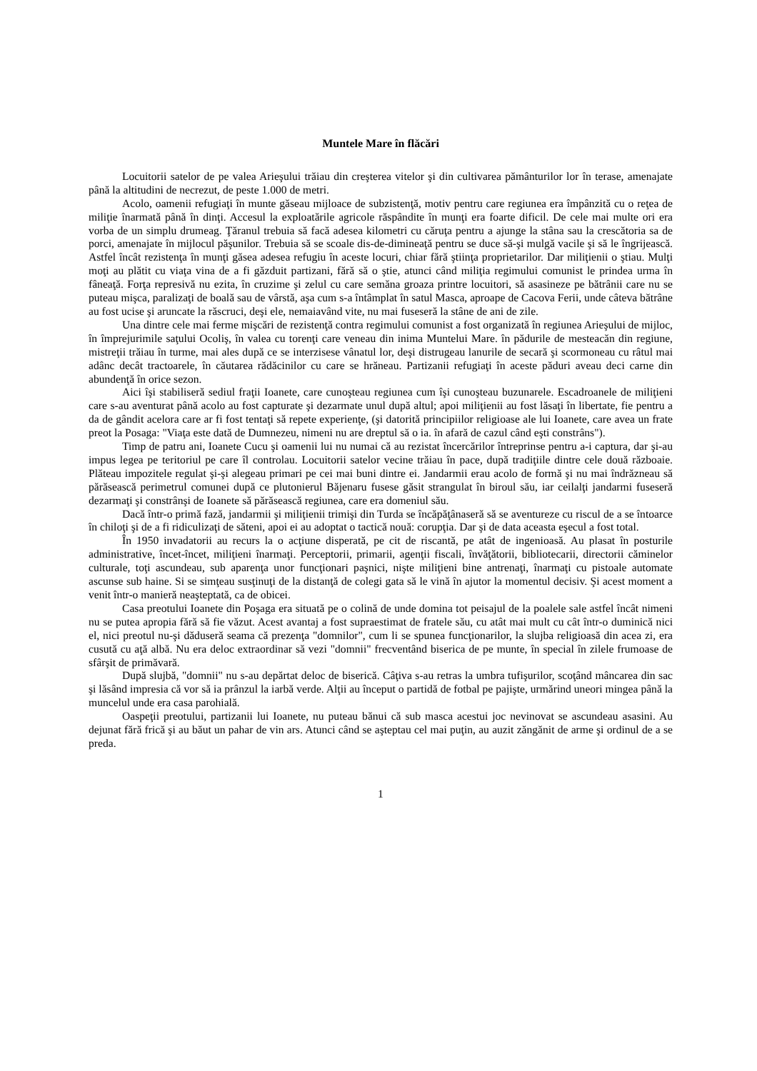Muntele Mare în flăcări
Locuitorii satelor de pe valea Arieşului trăiau din creşterea vitelor şi din cultivarea pământurilor lor în terase, amenajate până la altitudini de necrezut, de peste 1.000 de metri.
Acolo, oamenii refugiaţi în munte găseau mijloace de subzistenţă, motiv pentru care regiunea era împânzită cu o reţea de miliţie înarmată până în dinţi. Accesul la exploatările agricole răspândite în munţi era foarte dificil. De cele mai multe ori era vorba de un simplu drumeag. Ţăranul trebuia să facă adesea kilometri cu căruţa pentru a ajunge la stâna sau la crescătoria sa de porci, amenajate în mijlocul păşunilor. Trebuia să se scoale dis-de-dimineaţă pentru se duce să-şi mulgă vacile şi să le îngrijească. Astfel încât rezistenţa în munţi găsea adesea refugiu în aceste locuri, chiar fără ştiinţa proprietarilor. Dar miliţienii o ştiau. Mulţi moţi au plătit cu viaţa vina de a fi găzduit partizani, fără să o ştie, atunci când miliţia regimului comunist le prindea urma în fâneaţă. Forţa represivă nu ezita, în cruzime şi zelul cu care semăna groaza printre locuitori, să asasineze pe bătrânii care nu se puteau mişca, paralizaţi de boală sau de vârstă, aşa cum s-a întâmplat în satul Masca, aproape de Cacova Ferii, unde câteva bătrâne au fost ucise şi aruncate la răscruci, deşi ele, nemaiavând vite, nu mai fuseseră la stâne de ani de zile.
Una dintre cele mai ferme mişcări de rezistenţă contra regimului comunist a fost organizată în regiunea Arieşului de mijloc, în împrejurimile saţului Ocoliş, în valea cu torenţi care veneau din inima Muntelui Mare. în pădurile de mesteacăn din regiune, mistreţii trăiau în turme, mai ales după ce se interzisese vânatul lor, deşi distrugeau lanurile de secară şi scormoneau cu râtul mai adânc decât tractoarele, în căutarea rădăcinilor cu care se hrăneau. Partizanii refugiaţi în aceste păduri aveau deci carne din abundenţă în orice sezon.
Aici îşi stabiliseră sediul fraţii Ioanete, care cunoşteau regiunea cum îşi cunoşteau buzunarele. Escadroanele de miliţieni care s-au aventurat până acolo au fost capturate şi dezarmate unul după altul; apoi miliţienii au fost lăsaţi în libertate, fie pentru a da de gândit acelora care ar fi fost tentaţi să repete experienţe, (şi datorită principiilor religioase ale lui Ioanete, care avea un frate preot la Posaga: "Viaţa este dată de Dumnezeu, nimeni nu are dreptul să o ia. în afară de cazul când eşti constrâns").
Timp de patru ani, Ioanete Cucu şi oamenii lui nu numai că au rezistat încercărilor întreprinse pentru a-i captura, dar şi-au impus legea pe teritoriul pe care îl controlau. Locuitorii satelor vecine trăiau în pace, după tradiţiile dintre cele două războaie. Plăteau impozitele regulat şi-şi alegeau primari pe cei mai buni dintre ei. Jandarmii erau acolo de formă şi nu mai îndrăzneau să părăsească perimetrul comunei după ce plutonierul Băjenaru fusese găsit strangulat în biroul său, iar ceilalţi jandarmi fuseseră dezarmaţi şi constrânşi de Ioanete să părăsească regiunea, care era domeniul său.
Dacă într-o primă fază, jandarmii şi miliţienii trimişi din Turda se încăpăţânaseră să se aventureze cu riscul de a se întoarce în chiloţi şi de a fi ridiculizaţi de săteni, apoi ei au adoptat o tactică nouă: corupţia. Dar şi de data aceasta eşecul a fost total.
În 1950 invadatorii au recurs la o acţiune disperată, pe cit de riscantă, pe atât de ingenioasă. Au plasat în posturile administrative, încet-încet, miliţieni înarmaţi. Perceptorii, primarii, agenţii fiscali, învăţătorii, bibliotecarii, directorii căminelor culturale, toţi ascundeau, sub aparenţa unor funcţionari paşnici, nişte miliţieni bine antrenaţi, înarmaţi cu pistoale automate ascunse sub haine. Si se simţeau susţinuţi de la distanţă de colegi gata să le vină în ajutor la momentul decisiv. Şi acest moment a venit într-o manieră neaşteptată, ca de obicei.
Casa preotului Ioanete din Poşaga era situată pe o colină de unde domina tot peisajul de la poalele sale astfel încât nimeni nu se putea apropia fără să fie văzut. Acest avantaj a fost supraestimat de fratele său, cu atât mai mult cu cât într-o duminică nici el, nici preotul nu-şi dăduseră seama că prezenţa "domnilor", cum li se spunea funcţionarilor, la slujba religioasă din acea zi, era cusută cu aţă albă. Nu era deloc extraordinar să vezi "domnii" frecventând biserica de pe munte, în special în zilele frumoase de sfârşit de primăvară.
După slujbă, "domnii" nu s-au depărtat deloc de biserică. Câţiva s-au retras la umbra tufişurilor, scoţând mâncarea din sac şi lăsând impresia că vor să ia prânzul la iarbă verde. Alţii au început o partidă de fotbal pe pajişte, urmărind uneori mingea până la muncelul unde era casa parohială.
Oaspeţii preotului, partizanii lui Ioanete, nu puteau bănui că sub masca acestui joc nevinovat se ascundeau asasini. Au dejunat fără frică şi au băut un pahar de vin ars. Atunci când se aşteptau cel mai puţin, au auzit zăngănit de arme şi ordinul de a se preda.
1